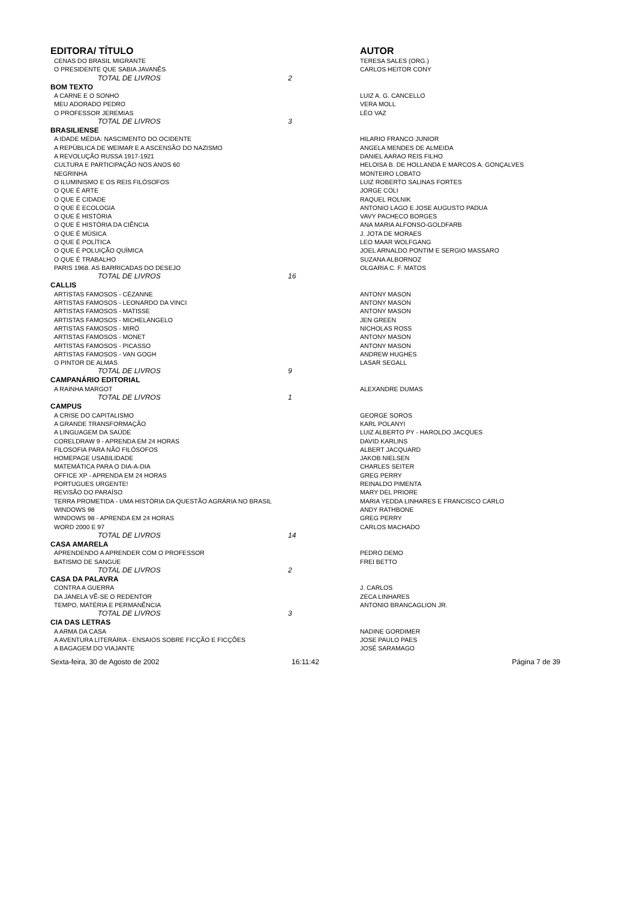| EDITORA/ TÍTULO | | AUTOR |
| --- | --- | --- |
| CENAS DO BRASIL MIGRANTE | | TERESA SALES (ORG.) |
| O PRESIDENTE QUE SABIA JAVANÊS | | CARLOS HEITOR CONY |
| TOTAL DE LIVROS | 2 | |
| BOM TEXTO | | |
| A CARNE E O SONHO | | LUIZ A. G. CANCELLO |
| MEU ADORADO PEDRO | | VERA MOLL |
| O PROFESSOR JEREMIAS | | LÉO VAZ |
| TOTAL DE LIVROS | 3 | |
| BRASILIENSE | | |
| A IDADE MÉDIA: NASCIMENTO DO OCIDENTE | | HILARIO FRANCO JUNIOR |
| A REPÚBLICA DE WEIMAR E A ASCENSÃO DO NAZISMO | | ANGELA MENDES DE ALMEIDA |
| A REVOLUÇÃO RUSSA 1917-1921 | | DANIEL AARAO REIS FILHO |
| CULTURA E PARTICIPAÇÃO NOS ANOS 60 | | HELOISA B. DE HOLLANDA E MARCOS A. GONÇALVES |
| NEGRINHA | | MONTEIRO LOBATO |
| O ILUMINISMO E OS REIS FILÓSOFOS | | LUIZ ROBERTO SALINAS FORTES |
| O QUE É ARTE | | JORGE COLI |
| O QUE É CIDADE | | RAQUEL ROLNIK |
| O QUE É ECOLOGIA | | ANTONIO LAGO E JOSE AUGUSTO PADUA |
| O QUE É HISTÓRIA | | VAVY PACHECO BORGES |
| O QUE É HISTÓRIA DA CIÊNCIA | | ANA MARIA ALFONSO-GOLDFARB |
| O QUE É MÚSICA | | J. JOTA DE MORAES |
| O QUE É POLÍTICA | | LEO MAAR WOLFGANG |
| O QUE É POLUIÇÃO QUÍMICA | | JOEL ARNALDO PONTIM E SERGIO MASSARO |
| O QUE É TRABALHO | | SUZANA ALBORNOZ |
| PARIS 1968. AS BARRICADAS DO DESEJO | | OLGARIA C. F. MATOS |
| TOTAL DE LIVROS | 16 | |
| CALLIS | | |
| ARTISTAS FAMOSOS - CÉZANNE | | ANTONY MASON |
| ARTISTAS FAMOSOS - LEONARDO DA VINCI | | ANTONY MASON |
| ARTISTAS FAMOSOS - MATISSE | | ANTONY MASON |
| ARTISTAS FAMOSOS - MICHELANGELO | | JEN GREEN |
| ARTISTAS FAMOSOS - MIRÓ | | NICHOLAS ROSS |
| ARTISTAS FAMOSOS - MONET | | ANTONY MASON |
| ARTISTAS FAMOSOS - PICASSO | | ANTONY MASON |
| ARTISTAS FAMOSOS - VAN GOGH | | ANDREW HUGHES |
| O PINTOR DE ALMAS | | LASAR SEGALL |
| TOTAL DE LIVROS | 9 | |
| CAMPANÁRIO EDITORIAL | | |
| A RAINHA MARGOT | | ALEXANDRE DUMAS |
| TOTAL DE LIVROS | 1 | |
| CAMPUS | | |
| A CRISE DO CAPITALISMO | | GEORGE SOROS |
| A GRANDE TRANSFORMAÇÃO | | KARL POLANYI |
| A LINGUAGEM DA SAÚDE | | LUIZ ALBERTO PY - HAROLDO JACQUES |
| CORELDRAW 9 - APRENDA EM 24 HORAS | | DAVID KARLINS |
| FILOSOFIA PARA NÃO FILÓSOFOS | | ALBERT JACQUARD |
| HOMEPAGE USABILIDADE | | JAKOB NIELSEN |
| MATEMÁTICA PARA O DIA-A-DIA | | CHARLES SEITER |
| OFFICE XP - APRENDA EM 24 HORAS | | GREG PERRY |
| PORTUGUES URGENTE! | | REINALDO PIMENTA |
| REVISÃO DO PARAÍSO | | MARY DEL PRIORE |
| TERRA PROMETIDA - UMA HISTÓRIA DA QUESTÃO AGRÁRIA NO BRASIL | | MARIA YEDDA LINHARES E FRANCISCO CARLO |
| WINDOWS 98 | | ANDY RATHBONE |
| WINDOWS 98 - APRENDA EM 24 HORAS | | GREG PERRY |
| WORD 2000 E 97 | | CARLOS MACHADO |
| TOTAL DE LIVROS | 14 | |
| CASA AMARELA | | |
| APRENDENDO A APRENDER COM O PROFESSOR | | PEDRO DEMO |
| BATISMO DE SANGUE | | FREI BETTO |
| TOTAL DE LIVROS | 2 | |
| CASA DA PALAVRA | | |
| CONTRA A GUERRA | | J. CARLOS |
| DA JANELA VÊ-SE O REDENTOR | | ZECA LINHARES |
| TEMPO, MATÉRIA E PERMANÊNCIA | | ANTONIO BRANCAGLION JR. |
| TOTAL DE LIVROS | 3 | |
| CIA DAS LETRAS | | |
| A ARMA DA CASA | | NADINE GORDIMER |
| A AVENTURA LITERÁRIA - ENSAIOS SOBRE FICÇÃO E FICÇÕES | | JOSE PAULO PAES |
| A BAGAGEM DO VIAJANTE | | JOSÉ SARAMAGO |
Sexta-feira, 30 de Agosto de 2002 16:11:42 Página 7 de 39